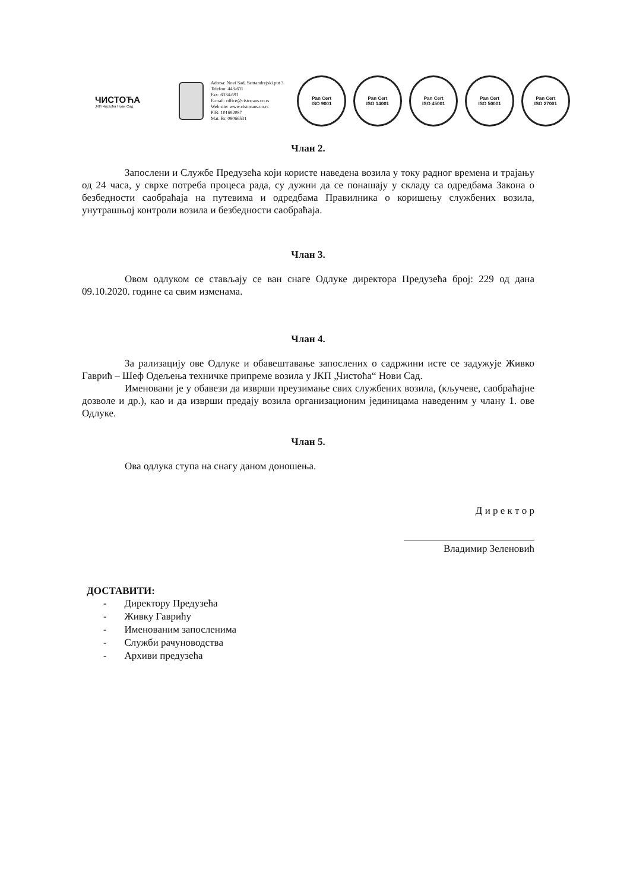ЧИСТОЋА
ЈКП Чистоћа Нови Сад
Adresa: Novi Sad, Sentandrejski put 3
Telefon: 443-611
Fax: 6334-691
E-mail: office@cistocans.co.rs
Web site: www.cistocans.co.rs
PIB: 101692087
Mat. Br. 08066531
Pan Cert
ISO 9001
Pan Cert
ISO 14001
Pan Cert
ISO 45001
Pan Cert
ISO 50001
Pan Cert
ISO 27001
Члан 2.
Запослени и Службе Предузећа који користе наведена возила у току радног времена и трајању од 24 часа, у сврхе потреба процеса рада, су дужни да се понашају у складу са одредбама Закона о безбедности саобраћаја на путевима и одредбама Правилника о коришењу службених возила, унутрашњој контроли возила и безбедности саобраћаја.
Члан 3.
Овом одлуком се стављају се ван снаге Одлуке директора Предузећа број: 229 од дана 09.10.2020. године са свим изменама.
Члан 4.
За рализацију ове Одлуке и обавештавање запослених о садржини исте се задужује Живко Гаврић – Шеф Одељења техничке припреме возила у ЈКП „Чистоћа“ Нови Сад.
Именовани је у обавези да изврши преузимање свих службених возила, (кључеве, саобраћајне дозволе и др.), као и да изврши предају возила организационим јединицама наведеним у члану 1. ове Одлуке.
Члан 5.
Ова одлука ступа на снагу даном доношења.
Д и р е к т о р
Владимир Зеленовић
ДОСТАВИТИ:
- Директору Предузећа
- Живку Гаврићу
- Именованим запосленима
- Служби рачуноводства
- Архиви предузећа